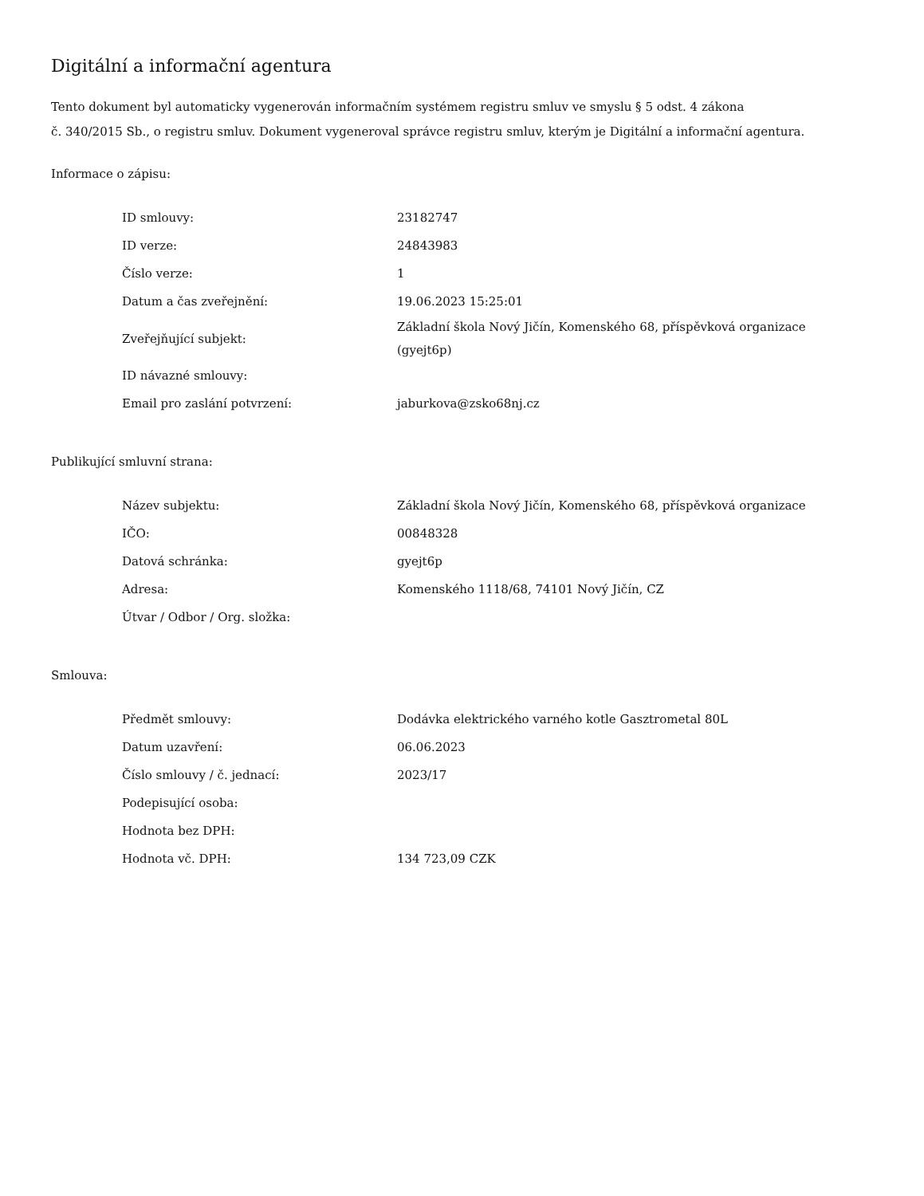Digitální a informační agentura
Tento dokument byl automaticky vygenerován informačním systémem registru smluv ve smyslu § 5 odst. 4 zákona
č. 340/2015 Sb., o registru smluv. Dokument vygeneroval správce registru smluv, kterým je Digitální a informační agentura.
Informace o zápisu:
| ID smlouvy: | 23182747 |
| ID verze: | 24843983 |
| Číslo verze: | 1 |
| Datum a čas zveřejnění: | 19.06.2023 15:25:01 |
| Zveřejňující subjekt: | Základní škola Nový Jičín, Komenského 68, příspěvková organizace (gyejt6p) |
| ID návazné smlouvy: | |
| Email pro zaslání potvrzení: | jaburkova@zsko68nj.cz |
Publikující smluvní strana:
| Název subjektu: | Základní škola Nový Jičín, Komenského 68, příspěvková organizace |
| IČO: | 00848328 |
| Datová schránka: | gyejt6p |
| Adresa: | Komenského 1118/68, 74101 Nový Jičín, CZ |
| Útvar / Odbor / Org. složka: | |
Smlouva:
| Předmět smlouvy: | Dodávka elektrického varného kotle Gasztrometal 80L |
| Datum uzavření: | 06.06.2023 |
| Číslo smlouvy / č. jednací: | 2023/17 |
| Podepisující osoba: | |
| Hodnota bez DPH: | |
| Hodnota vč. DPH: | 134 723,09 CZK |